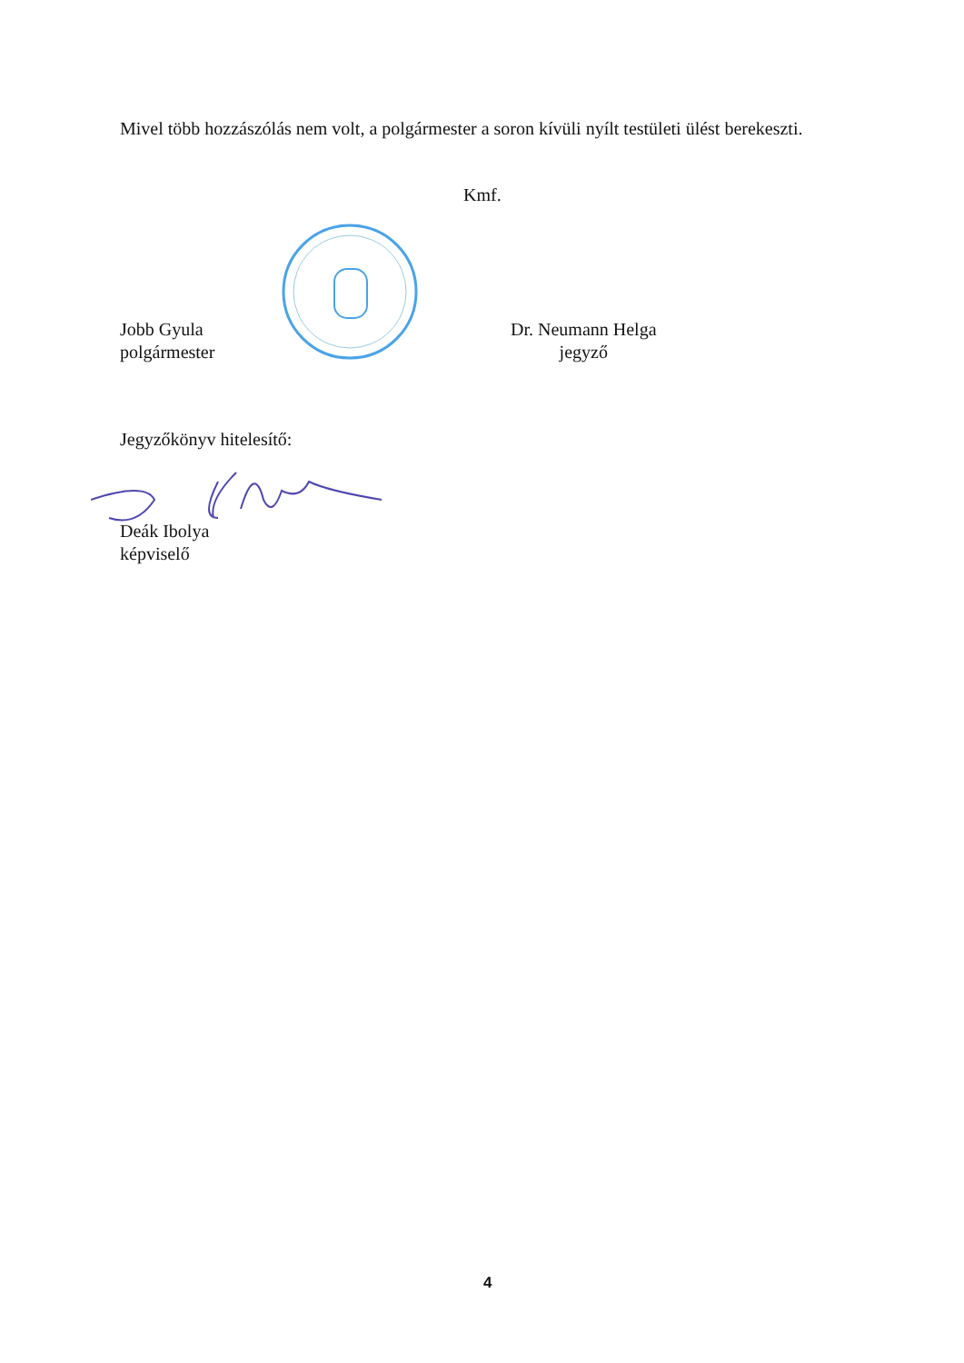Mivel több hozzászólás nem volt, a polgármester a soron kívüli nyílt testületi ülést berekeszti.
Kmf.
Jobb Gyula
polgármester
Dr. Neumann Helga
jegyző
Jegyzőkönyv hitelesítő:
Deák Ibolya
képviselő
4